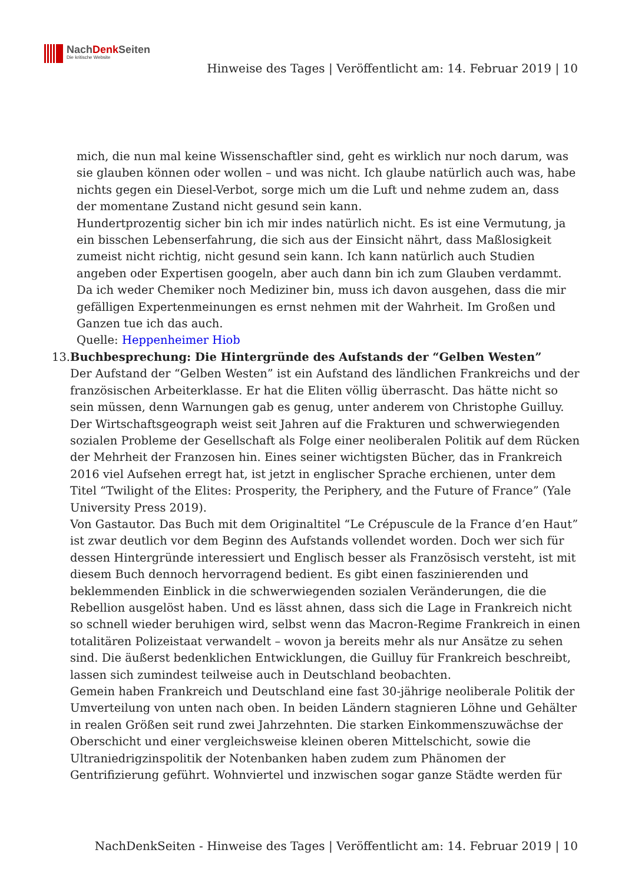NachDenk Seiten
Die kritische Website
Hinweise des Tages | Veröffentlicht am: 14. Februar 2019 | 10
mich, die nun mal keine Wissenschaftler sind, geht es wirklich nur noch darum, was sie glauben können oder wollen – und was nicht. Ich glaube natürlich auch was, habe nichts gegen ein Diesel-Verbot, sorge mich um die Luft und nehme zudem an, dass der momentane Zustand nicht gesund sein kann.
Hundertprozentig sicher bin ich mir indes natürlich nicht. Es ist eine Vermutung, ja ein bisschen Lebenserfahrung, die sich aus der Einsicht nährt, dass Maßlosigkeit zumeist nicht richtig, nicht gesund sein kann. Ich kann natürlich auch Studien angeben oder Expertisen googeln, aber auch dann bin ich zum Glauben verdammt. Da ich weder Chemiker noch Mediziner bin, muss ich davon ausgehen, dass die mir gefälligen Expertenmeinungen es ernst nehmen mit der Wahrheit. Im Großen und Ganzen tue ich das auch.
Quelle: Heppenheimer Hiob
13. Buchbesprechung: Die Hintergründe des Aufstands der “Gelben Westen”
Der Aufstand der “Gelben Westen” ist ein Aufstand des ländlichen Frankreichs und der französischen Arbeiterklasse. Er hat die Eliten völlig überrascht. Das hätte nicht so sein müssen, denn Warnungen gab es genug, unter anderem von Christophe Guilluy. Der Wirtschaftsgeograph weist seit Jahren auf die Frakturen und schwerwiegenden sozialen Probleme der Gesellschaft als Folge einer neoliberalen Politik auf dem Rücken der Mehrheit der Franzosen hin. Eines seiner wichtigsten Bücher, das in Frankreich 2016 viel Aufsehen erregt hat, ist jetzt in englischer Sprache erchienen, unter dem Titel “Twilight of the Elites: Prosperity, the Periphery, and the Future of France” (Yale University Press 2019).
Von Gastautor. Das Buch mit dem Originaltitel “Le Crépuscule de la France d’en Haut” ist zwar deutlich vor dem Beginn des Aufstands vollendet worden. Doch wer sich für dessen Hintergründe interessiert und Englisch besser als Französisch versteht, ist mit diesem Buch dennoch hervorragend bedient. Es gibt einen faszinierenden und beklemmenden Einblick in die schwerwiegenden sozialen Veränderungen, die die Rebellion ausgelöst haben. Und es lässt ahnen, dass sich die Lage in Frankreich nicht so schnell wieder beruhigen wird, selbst wenn das Macron-Regime Frankreich in einen totalitären Polizeistaat verwandelt – wovon ja bereits mehr als nur Ansätze zu sehen sind. Die äußerst bedenklichen Entwicklungen, die Guilluy für Frankreich beschreibt, lassen sich zumindest teilweise auch in Deutschland beobachten.
Gemein haben Frankreich und Deutschland eine fast 30-jährige neoliberale Politik der Umverteilung von unten nach oben. In beiden Ländern stagnieren Löhne und Gehälter in realen Größen seit rund zwei Jahrzehnten. Die starken Einkommenszuwächse der Oberschicht und einer vergleichsweise kleinen oberen Mittelschicht, sowie die Ultraniedrigzinspolitik der Notenbanken haben zudem zum Phänomen der Gentrifizierung geführt. Wohnviertel und inzwischen sogar ganze Städte werden für
NachDenkSeiten - Hinweise des Tages | Veröffentlicht am: 14. Februar 2019 | 10